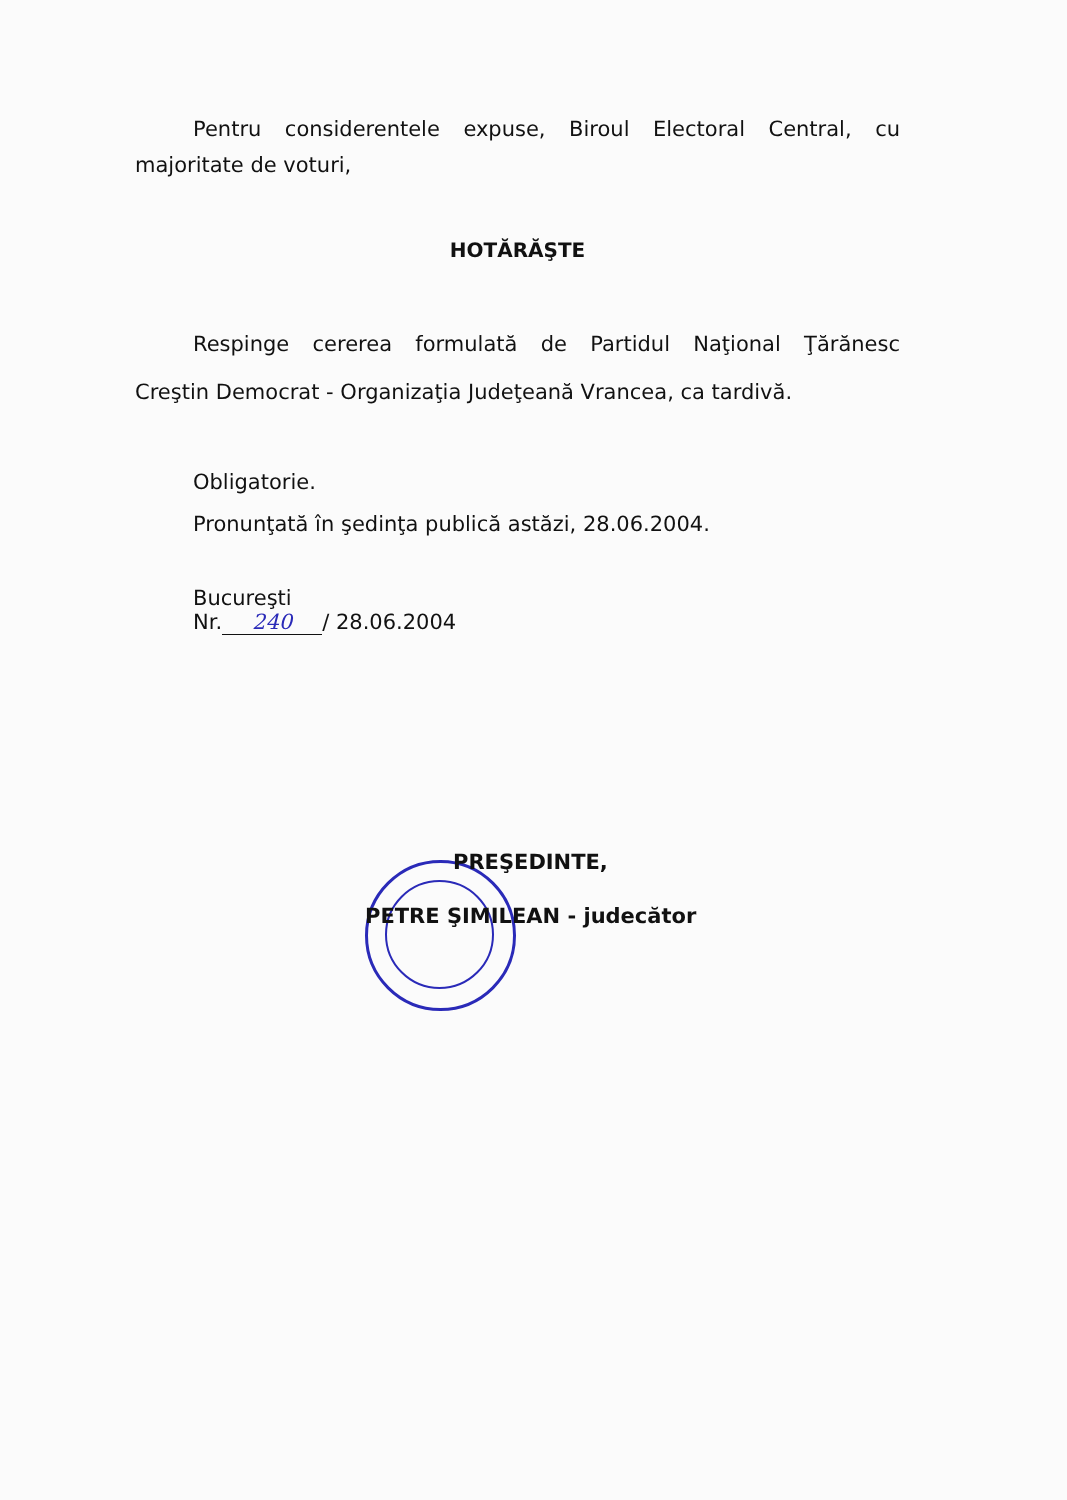Pentru considerentele expuse, Biroul Electoral Central, cu
majoritate de voturi,
HOTĂRĂŞTE
Respinge cererea formulată de Partidul Naţional Ţărănesc
Creştin Democrat - Organizaţia Judeţeană Vrancea, ca tardivă.
Obligatorie.
Pronunţată în şedinţa publică astăzi, 28.06.2004.
Bucureşti
Nr. 240 / 28.06.2004
PREŞEDINTE,
PETRE ŞIMILEAN - judecător